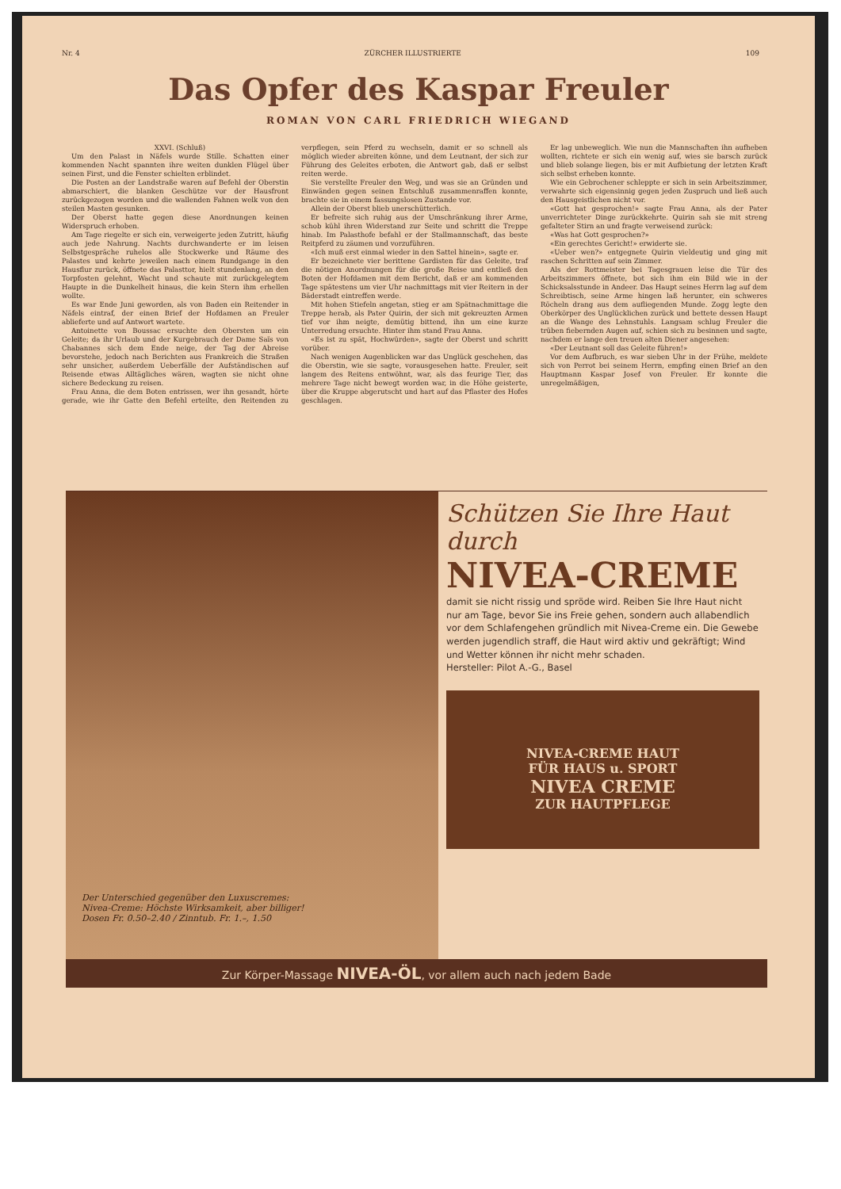Nr. 4 ZÜRCHER ILLUSTRIERTE 109
Das Opfer des Kaspar Freuler
ROMAN VON CARL FRIEDRICH WIEGAND
XXVI. (Schluß)
Um den Palast in Näfels wurde Stille. Schatten einer kommenden Nacht spannten ihre weiten dunklen Flügel über seinen First, und die Fenster schielten erblindet.
Die Posten an der Landstraße waren auf Befehl der Oberstin abmarschiert, die blanken Geschütze vor der Hausfront zurückgezogen worden und die wallenden Fahnen welk von den steilen Masten gesunken.
Der Oberst hatte gegen diese Anordnungen keinen Widerspruch erhoben.
Am Tage riegelte er sich ein, verweigerte jeden Zutritt, häufig auch jede Nahrung. Nachts durchwanderte er im leisen Selbstgespräche ruhelos alle Stockwerke und Räume des Palastes und kehrte jeweilen nach einem Rundgange in den Hausflur zurück, öffnete das Palasttor, hielt stundenlang, an den Torpfosten gelehnt, Wacht und schaute mit zurückgelegtem Haupte in die Dunkelheit hinaus, die kein Stern ihm erhellen wollte.
Es war Ende Juni geworden, als von Baden ein Reitender in Näfels eintraf, der einen Brief der Hofdamen an Freuler ablieferte und auf Antwort wartete.
Antoinette von Boussac ersuchte den Obersten um ein Geleite; da ihr Urlaub und der Kurgebrauch der Dame Saïs von Chabannes sich dem Ende neige, der Tag der Abreise bevorstehe, jedoch nach Berichten aus Frankreich die Straßen sehr unsicher, außerdem Ueberfälle der Aufständischen auf Reisende etwas Alltägliches wären, wagten sie nicht ohne sichere Bedeckung zu reisen.
Frau Anna, die dem Boten entrissen, wer ihn gesandt, hörte gerade, wie ihr Gatte den Befehl erteilte, den Reitenden zu verpflegen, sein Pferd zu wechseln, damit er so schnell als möglich wieder abreiten könne, und dem Leutnant, der sich zur Führung des Geleites erboten, die Antwort gab, daß er selbst reiten werde.
Sie verstellte Freuler den Weg, und was sie an Gründen und Einwänden gegen seinen Entschluß zusammenraffen konnte, brachte sie in einem fassungslosen Zustande vor.
Allein der Oberst blieb unerschütterlich.
Er befreite sich ruhig aus der Umschränkung ihrer Arme, schob kühl ihren Widerstand zur Seite und schritt die Treppe hinab. Im Palasthofe befahl er der Stallmannschaft, das beste Reitpferd zu zäumen und vorzuführen.
«Ich muß erst einmal wieder in den Sattel hinein», sagte er.
Er bezeichnete vier berittene Gardisten für das Geleite, traf die nötigen Anordnungen für die große Reise und entließ den Boten der Hofdamen mit dem Bericht, daß er am kommenden Tage spätestens um vier Uhr nachmittags mit vier Reitern in der Bäderstadt eintreffen werde.
Mit hohen Stiefeln angetan, stieg er am Spätnachmittage die Treppe herab, als Pater Quirin, der sich mit gekreuzten Armen tief vor ihm neigte, demütig bittend, ihn um eine kurze Unterredung ersuchte. Hinter ihm stand Frau Anna.
«Es ist zu spät, Hochwürden», sagte der Oberst und schritt vorüber.
Nach wenigen Augenblicken war das Unglück geschehen, das die Oberstin, wie sie sagte, vorausgesehen hatte. Freuler, seit langem des Reitens entwöhnt, war, als das feurige Tier, das mehrere Tage nicht bewegt worden war, in die Höhe geisterte, über die Kruppe abgerutscht und hart auf das Pflaster des Hofes geschlagen.
Er lag unbeweglich. Wie nun die Mannschaften ihn aufheben wollten, richtete er sich ein wenig auf, wies sie barsch zurück und blieb solange liegen, bis er mit Aufbietung der letzten Kraft sich selbst erheben konnte.
Wie ein Gebrochener schleppte er sich in sein Arbeitszimmer, verwahrte sich eigensinnig gegen jeden Zuspruch und ließ auch den Hausgeistlichen nicht vor.
«Gott hat gesprochen!» sagte Frau Anna, als der Pater unverrichteter Dinge zurückkehrte. Quirin sah sie mit streng gefalteter Stirn an und fragte verweisend zurück:
«Was hat Gott gesprochen?»
«Ein gerechtes Gericht!» erwiderte sie.
«Ueber wen?» entgegnete Quirin vieldeutig und ging mit raschen Schritten auf sein Zimmer.
Als der Rottmeister bei Tagesgrauen leise die Tür des Arbeitszimmers öffnete, bot sich ihm ein Bild wie in der Schicksalsstunde in Andeer. Das Haupt seines Herrn lag auf dem Schreibtisch, seine Arme hingen laß herunter, ein schweres Röcheln drang aus dem aufliegenden Munde. Zogg legte den Oberkörper des Unglücklichen zurück und bettete dessen Haupt an die Wange des Lehnstuhls. Langsam schlug Freuler die trüben fiebernden Augen auf, schien sich zu besinnen und sagte, nachdem er lange den treuen alten Diener angesehen:
«Der Leutnant soll das Geleite führen!»
Vor dem Aufbruch, es war sieben Uhr in der Frühe, meldete sich von Perrot bei seinem Herrn, empfing einen Brief an den Hauptmann Kaspar Josef von Freuler. Er konnte die unregelmäßigen,
Der Unterschied gegenüber den Luxuscremes:
Nivea-Creme: Höchste Wirksamkeit, aber billiger!
Dosen Fr. 0.50–2.40 / Zinntub. Fr. 1.–, 1.50
Schützen Sie Ihre Haut durch
NIVEA-CREME
damit sie nicht rissig und spröde wird. Reiben Sie Ihre Haut nicht nur am Tage, bevor Sie ins Freie gehen, sondern auch allabendlich vor dem Schlafengehen gründlich mit Nivea-Creme ein. Die Gewebe werden jugendlich straff, die Haut wird aktiv und gekräftigt; Wind und Wetter können ihr nicht mehr schaden.
Hersteller: Pilot A.-G., Basel
NIVEA-CREME HAUT
FÜR HAUS u. SPORT
NIVEA CREME
ZUR HAUTPFLEGE
Zur Körper-Massage NIVEA-ÖL, vor allem auch nach jedem Bade